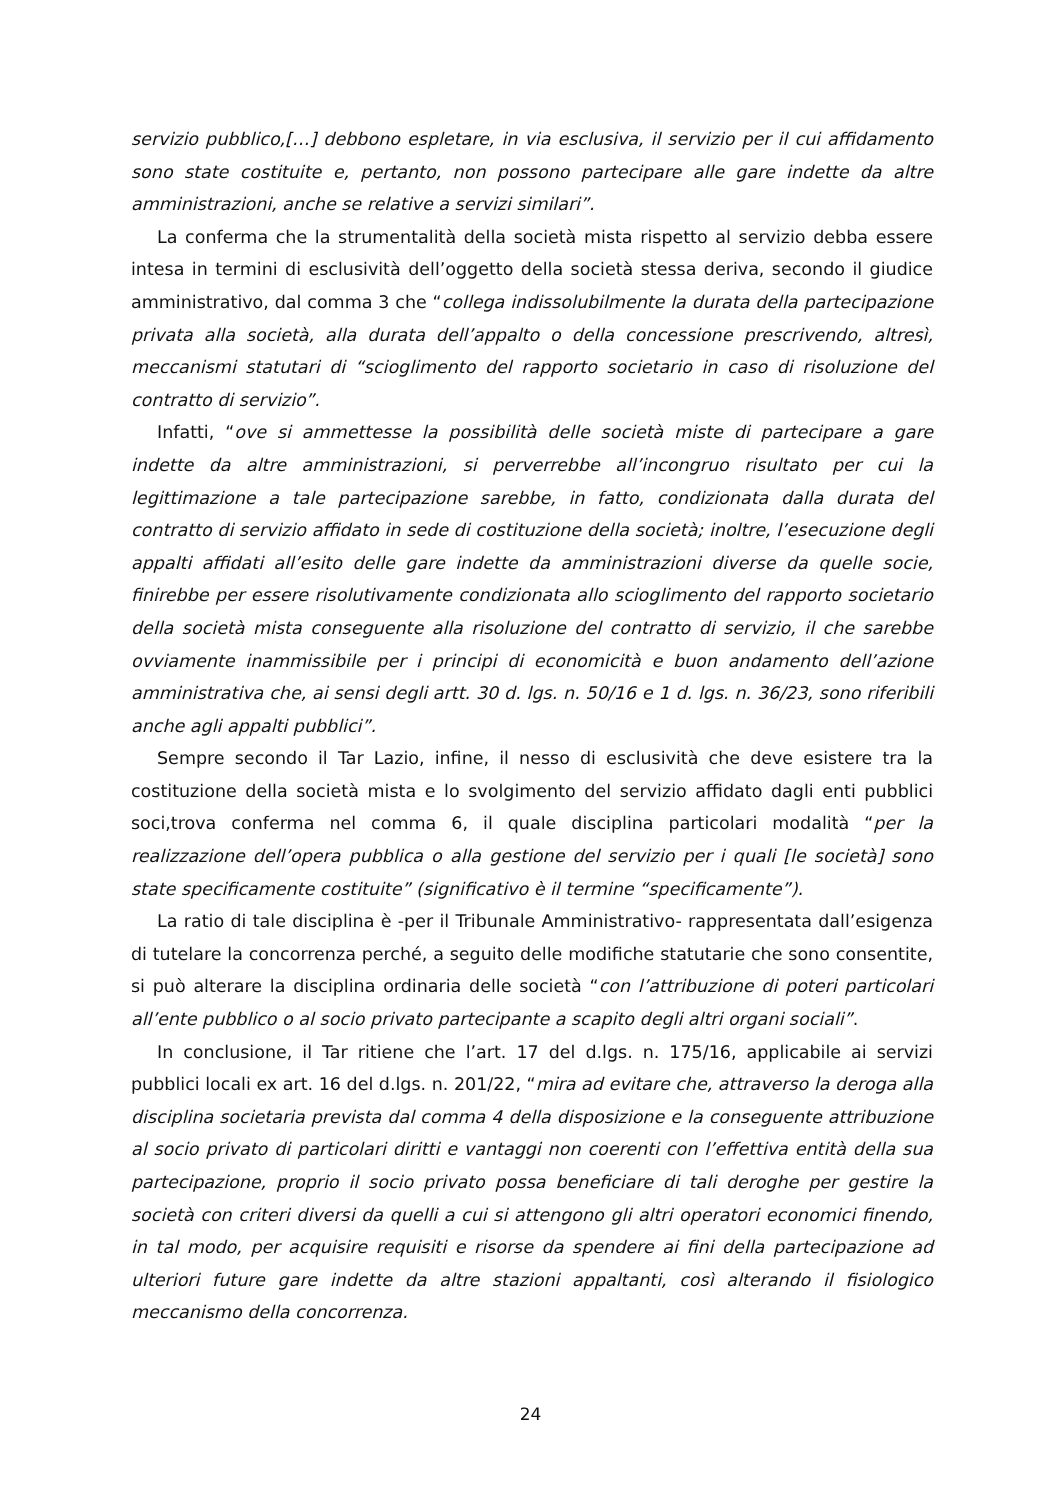servizio pubblico,[…] debbono espletare, in via esclusiva, il servizio per il cui affidamento sono state costituite e, pertanto, non possono partecipare alle gare indette da altre amministrazioni, anche se relative a servizi similari”.
La conferma che la strumentalità della società mista rispetto al servizio debba essere intesa in termini di esclusività dell’oggetto della società stessa deriva, secondo il giudice amministrativo, dal comma 3 che “collega indissolubilmente la durata della partecipazione privata alla società, alla durata dell’appalto o della concessione prescrivendo, altresì, meccanismi statutari di “scioglimento del rapporto societario in caso di risoluzione del contratto di servizio”.
Infatti, “ove si ammettesse la possibilità delle società miste di partecipare a gare indette da altre amministrazioni, si perverrebbe all’incongruo risultato per cui la legittimazione a tale partecipazione sarebbe, in fatto, condizionata dalla durata del contratto di servizio affidato in sede di costituzione della società; inoltre, l’esecuzione degli appalti affidati all’esito delle gare indette da amministrazioni diverse da quelle socie, finirebbe per essere risolutivamente condizionata allo scioglimento del rapporto societario della società mista conseguente alla risoluzione del contratto di servizio, il che sarebbe ovviamente inammissibile per i principi di economicità e buon andamento dell’azione amministrativa che, ai sensi degli artt. 30 d. lgs. n. 50/16 e 1 d. lgs. n. 36/23, sono riferibili anche agli appalti pubblici”.
Sempre secondo il Tar Lazio, infine, il nesso di esclusività che deve esistere tra la costituzione della società mista e lo svolgimento del servizio affidato dagli enti pubblici soci,trova conferma nel comma 6, il quale disciplina particolari modalità “per la realizzazione dell’opera pubblica o alla gestione del servizio per i quali [le società] sono state specificamente costituite” (significativo è il termine “specificamente”).
La ratio di tale disciplina è -per il Tribunale Amministrativo- rappresentata dall’esigenza di tutelare la concorrenza perché, a seguito delle modifiche statutarie che sono consentite, si può alterare la disciplina ordinaria delle società “con l’attribuzione di poteri particolari all’ente pubblico o al socio privato partecipante a scapito degli altri organi sociali”.
In conclusione, il Tar ritiene che l’art. 17 del d.lgs. n. 175/16, applicabile ai servizi pubblici locali ex art. 16 del d.lgs. n. 201/22, “mira ad evitare che, attraverso la deroga alla disciplina societaria prevista dal comma 4 della disposizione e la conseguente attribuzione al socio privato di particolari diritti e vantaggi non coerenti con l’effettiva entità della sua partecipazione, proprio il socio privato possa beneficiare di tali deroghe per gestire la società con criteri diversi da quelli a cui si attengono gli altri operatori economici finendo, in tal modo, per acquisire requisiti e risorse da spendere ai fini della partecipazione ad ulteriori future gare indette da altre stazioni appaltanti, così alterando il fisiologico meccanismo della concorrenza.
24